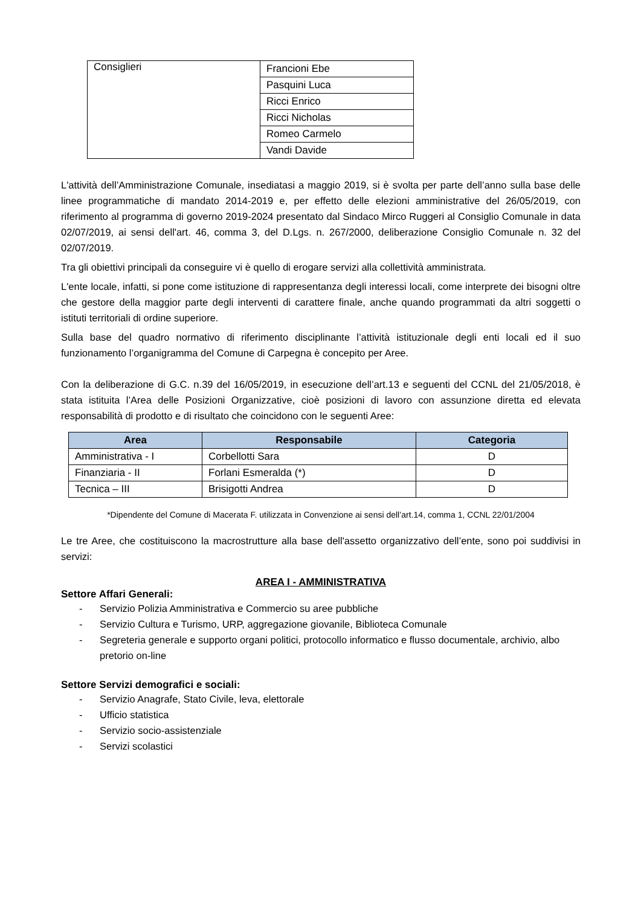| Consiglieri | Francioni Ebe |
| | Pasquini Luca |
| | Ricci Enrico |
| | Ricci Nicholas |
| | Romeo Carmelo |
| | Vandi Davide |
L'attività dell’Amministrazione Comunale, insediatasi a maggio 2019, si è svolta per parte dell’anno sulla base delle linee programmatiche di mandato 2014-2019 e, per effetto delle elezioni amministrative del 26/05/2019, con riferimento al programma di governo 2019-2024 presentato dal Sindaco Mirco Ruggeri al Consiglio Comunale in data 02/07/2019, ai sensi dell'art. 46, comma 3, del D.Lgs. n. 267/2000, deliberazione Consiglio Comunale n. 32 del 02/07/2019.
Tra gli obiettivi principali da conseguire vi è quello di erogare servizi alla collettività amministrata.
L'ente locale, infatti, si pone come istituzione di rappresentanza degli interessi locali, come interprete dei bisogni oltre che gestore della maggior parte degli interventi di carattere finale, anche quando programmati da altri soggetti o istituti territoriali di ordine superiore.
Sulla base del quadro normativo di riferimento disciplinante l’attività istituzionale degli enti locali ed il suo funzionamento l’organigramma del Comune di Carpegna è concepito per Aree.
Con la deliberazione di G.C. n.39 del 16/05/2019, in esecuzione dell’art.13 e seguenti del CCNL del 21/05/2018, è stata istituita l’Area delle Posizioni Organizzative, cioè posizioni di lavoro con assunzione diretta ed elevata responsabilità di prodotto e di risultato che coincidono con le seguenti Aree:
| Area | Responsabile | Categoria |
| --- | --- | --- |
| Amministrativa - I | Corbellotti Sara | D |
| Finanziaria - II | Forlani Esmeralda (*) | D |
| Tecnica – III | Brisigotti Andrea | D |
*Dipendente del Comune di Macerata F. utilizzata in Convenzione ai sensi dell’art.14, comma 1, CCNL 22/01/2004
Le tre Aree, che costituiscono la macrostrutture alla base dell'assetto organizzativo dell’ente, sono poi suddivisi in servizi:
AREA I - AMMINISTRATIVA
Settore Affari Generali:
- Servizio Polizia Amministrativa e Commercio su aree pubbliche
- Servizio Cultura e Turismo, URP, aggregazione giovanile, Biblioteca Comunale
- Segreteria generale e supporto organi politici, protocollo informatico e flusso documentale, archivio, albo pretorio on-line
Settore Servizi demografici e sociali:
- Servizio Anagrafe, Stato Civile, leva, elettorale
- Ufficio statistica
- Servizio socio-assistenziale
- Servizi scolastici